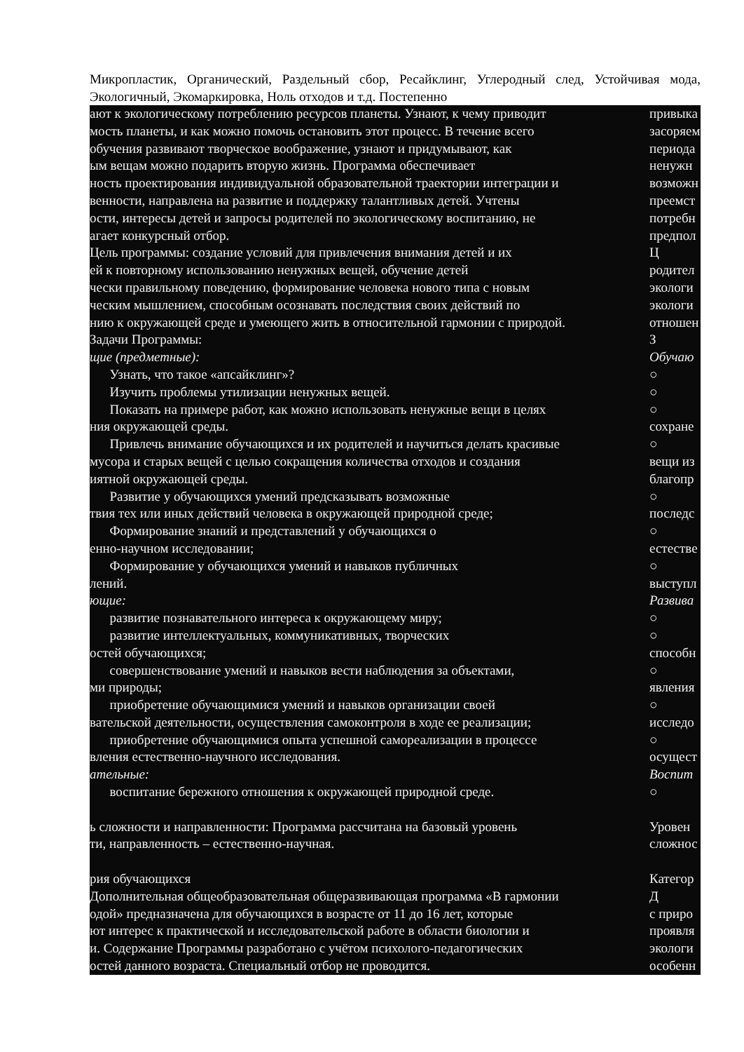Микропластик, Органический, Раздельный сбор, Ресайклинг, Углеродный след, Устойчивая мода, Экологичный, Экомаркировка, Ноль отходов и т.д. Постепенно
| ают к экологическому потреблению ресурсов планеты. Узнают, к чему приводит | привыка |
| мость планеты, и как можно помочь остановить этот процесс. В течение всего | засоряем |
| обучения развивают творческое воображение, узнают и придумывают, как | периода |
| ым вещам можно подарить вторую жизнь. Программа обеспечивает | ненужн |
| ность проектирования индивидуальной образовательной траектории интеграции и | возможн |
| венности, направлена на развитие и поддержку талантливых детей. Учтены | преемст |
| ости, интересы детей и запросы родителей по экологическому воспитанию, не | потребн |
| агает конкурсный отбор. | предпол |
| Цель программы: создание условий для привлечения внимания детей и их | Ц |
| ей к повторному использованию ненужных вещей, обучение детей | родител |
| чески правильному поведению, формирование человека нового типа с новым | экологи |
| ческим мышлением, способным осознавать последствия своих действий по | экологи |
| нию к окружающей среде и умеющего жить в относительной гармонии с природой. | отношен |
| Задачи Программы: | З |
| щие (предметные): | Обучаю |
| Узнать, что такое «апсайклинг»? | ○ |
| Изучить проблемы утилизации ненужных вещей. | ○ |
| Показать на примере работ, как можно использовать ненужные вещи в целях | ○ |
| ния окружающей среды. | сохране |
| Привлечь внимание обучающихся и их родителей и научиться делать красивые | ○ |
| мусора и старых вещей с целью сокращения количества отходов и создания | вещи из |
| иятной окружающей среды. | благопр |
| Развитие у обучающихся умений предсказывать возможные | ○ |
| твия тех или иных действий человека в окружающей природной среде; | последс |
| Формирование знаний и представлений у обучающихся о | ○ |
| енно-научном исследовании; | естестве |
| Формирование у обучающихся умений и навыков публичных | ○ |
| лений. | выступл |
| ющие: | Развива |
| развитие познавательного интереса к окружающему миру; | ○ |
| развитие интеллектуальных, коммуникативных, творческих | ○ |
| остей обучающихся; | способн |
| совершенствование умений и навыков вести наблюдения за объектами, | ○ |
| ми природы; | явления |
| приобретение обучающимися умений и навыков организации своей | ○ |
| вательской деятельности, осуществления самоконтроля в ходе ее реализации; | исследо |
| приобретение обучающимися опыта успешной самореализации в процессе | ○ |
| вления естественно-научного исследования. | осущест |
| ательные: | Воспит |
| воспитание бережного отношения к окружающей природной среде. | ○ |
| ь сложности и направленности: Программа рассчитана на базовый уровень | Уровен |
| ти, направленность – естественно-научная. | сложнос |
| рия обучающихся | Категор |
| Дополнительная общеобразовательная общеразвивающая программа «В гармонии | Д |
| одой» предназначена для обучающихся в возрасте от 11 до 16 лет, которые | с приро |
| ют интерес к практической и исследовательской работе в области биологии и | проявля |
| и. Содержание Программы разработано с учётом психолого-педагогических | экологи |
| остей данного возраста. Специальный отбор не проводится. | особенн |